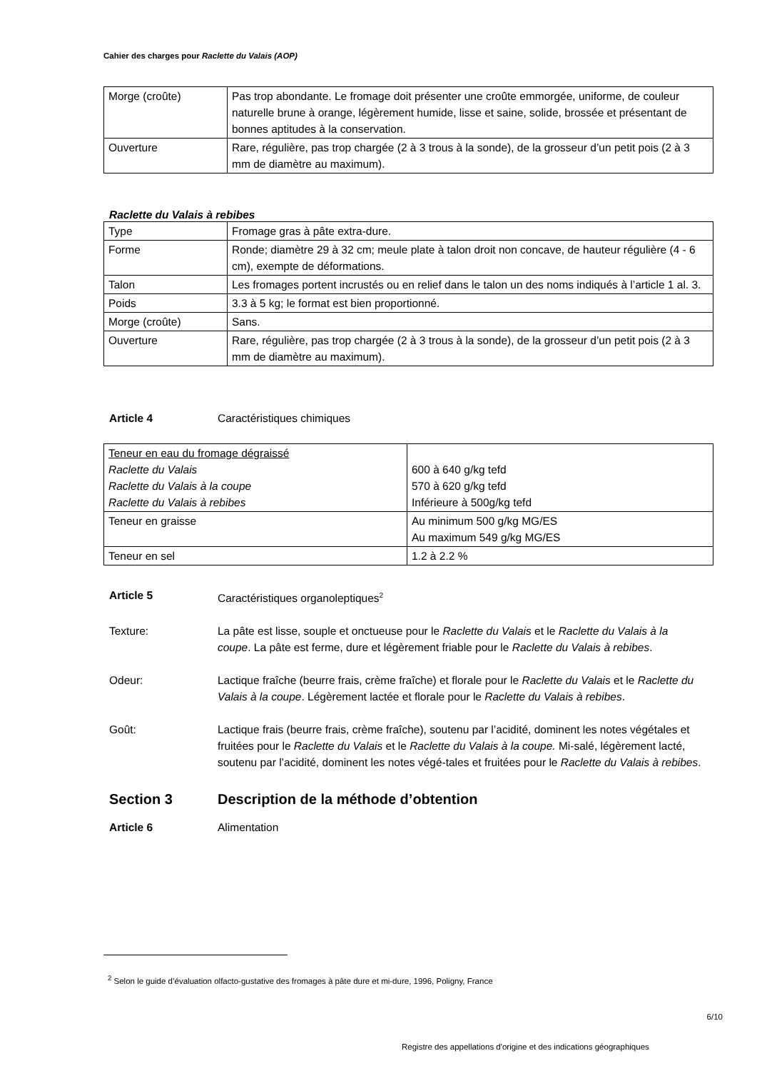Cahier des charges pour Raclette du Valais (AOP)
| Morge (croûte) | Pas trop abondante. Le fromage doit présenter une croûte emmorgée, uniforme, de couleur naturelle brune à orange, légèrement humide, lisse et saine, solide, brossée et présentant de bonnes aptitudes à la conservation. |
| Ouverture | Rare, régulière, pas trop chargée (2 à 3 trous à la sonde), de la grosseur d’un petit pois (2 à 3 mm de diamètre au maximum). |
Raclette du Valais à rebibes
| Type | Fromage gras à pâte extra-dure. |
| Forme | Ronde; diamètre 29 à 32 cm; meule plate à talon droit non concave, de hauteur régulière (4 - 6 cm), exempte de déformations. |
| Talon | Les fromages portent incrustés ou en relief dans le talon un des noms indiqués à l’article 1 al. 3. |
| Poids | 3.3 à 5 kg; le format est bien proportionné. |
| Morge (croûte) | Sans. |
| Ouverture | Rare, régulière, pas trop chargée (2 à 3 trous à la sonde), de la grosseur d’un petit pois (2 à 3 mm de diamètre au maximum). |
Article 4 Caractéristiques chimiques
| Teneur en eau du fromage dégraissé Raclette du Valais Raclette du Valais à la coupe Raclette du Valais à rebibes | 600 à 640 g/kg tefd 570 à 620 g/kg tefd Inférieure à 500g/kg tefd |
| Teneur en graisse | Au minimum 500 g/kg MG/ES Au maximum 549 g/kg MG/ES |
| Teneur en sel | 1.2 à 2.2 % |
Article 5 Caractéristiques organoleptiques<sup>2</sup>
Texture: La pâte est lisse, souple et onctueuse pour le Raclette du Valais et le Raclette du Valais à la coupe. La pâte est ferme, dure et légèrement friable pour le Raclette du Valais à rebibes.
Odeur: Lactique fraîche (beurre frais, crème fraîche) et florale pour le Raclette du Valais et le Raclette du Valais à la coupe. Légèrement lactée et florale pour le Raclette du Valais à rebibes.
Goût: Lactique frais (beurre frais, crème fraîche), soutenu par l’acidité, dominent les notes végétales et fruitées pour le Raclette du Valais et le Raclette du Valais à la coupe. Mi-salé, légèrement lacté, soutenu par l’acidité, dominent les notes végé-tales et fruitées pour le Raclette du Valais à rebibes.
Section 3 Description de la méthode d’obtention
Article 6 Alimentation
<sup>2</sup> Selon le guide d’évaluation olfacto-gustative des fromages à pâte dure et mi-dure, 1996, Poligny, France
6/10
Registre des appellations d'origine et des indications géographiques